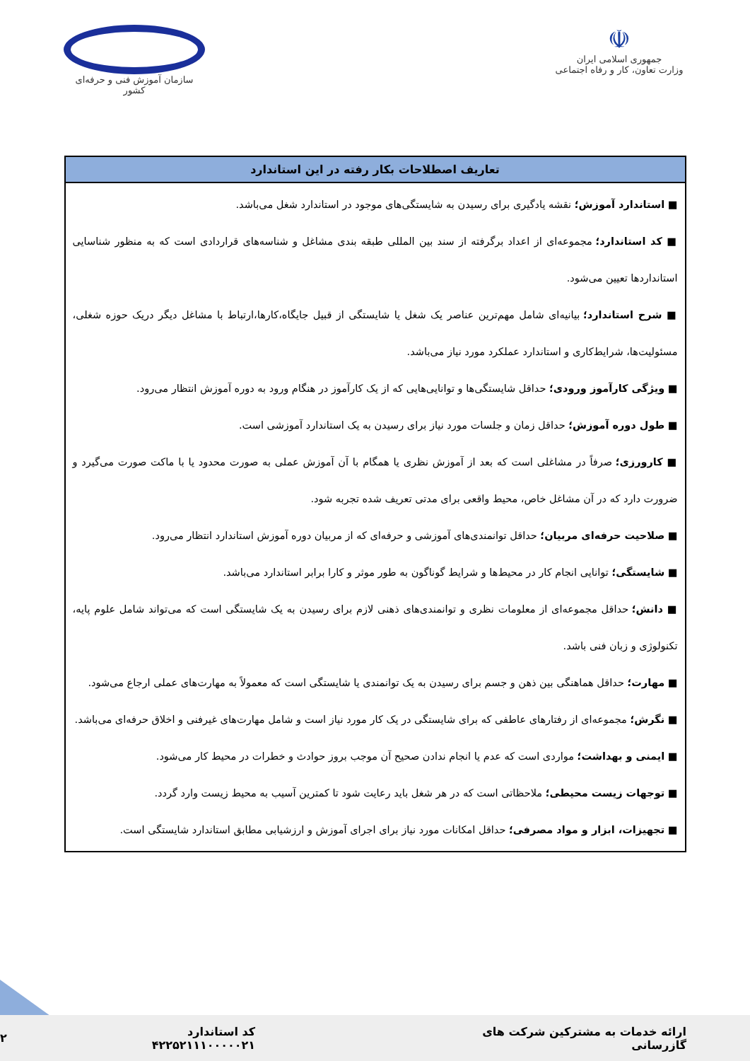☫
جمهوری اسلامی ایران
وزارت تعاون، کار و رفاه اجتماعی
سازمان آموزش فنی و حرفه‌ای کشور
| تعاریف اصطلاحات بکار رفته در این استاندارد |
| --- |
| ■ استاندارد آموزش؛ نقشه یادگیری برای رسیدن به شایستگی‌های موجود در استاندارد شغل می‌باشد. ■ کد استاندارد؛ مجموعه‌ای از اعداد برگرفته از سند بین المللی طبقه بندی مشاغل و شناسه‌های قراردادی است که به منظور شناسایی استانداردها تعیین می‌شود. ■ شرح استاندارد؛ بیانیه‌ای شامل مهم‌ترین عناصر یک شغل یا شایستگی از قبیل جایگاه،کارها،ارتباط با مشاغل دیگر دریک حوزه شغلی، مسئولیت‌ها، شرایط‌کاری و استاندارد عملکرد مورد نیاز می‌باشد. ■ ویژگی کارآموز ورودی؛ حداقل شایستگی‌ها و توانایی‌هایی که از یک کارآموز در هنگام ورود به دوره آموزش انتظار می‌رود. ■ طول دوره آموزش؛ حداقل زمان و جلسات مورد نیاز برای رسیدن به یک استاندارد آموزشی است. ■ کارورزی؛ صرفاً در مشاغلی است که بعد از آموزش نظری یا همگام با آن آموزش عملی به صورت محدود یا با ماکت صورت می‌گیرد و ضرورت دارد که در آن مشاغل خاص، محیط واقعی برای مدتی تعریف شده تجربه شود. ■ صلاحیت حرفه‌ای مربیان؛ حداقل توانمندی‌های آموزشی و حرفه‌ای که از مربیان دوره آموزش استاندارد انتظار می‌رود. ■ شایستگی؛ توانایی انجام کار در محیط‌ها و شرایط گوناگون به طور موثر و کارا برابر استاندارد می‌باشد. ■ دانش؛ حداقل مجموعه‌ای از معلومات نظری و توانمندی‌های ذهنی لازم برای رسیدن به یک شایستگی است که می‌تواند شامل علوم پایه، تکنولوژی و زبان فنی باشد. ■ مهارت؛ حداقل هماهنگی بین ذهن و جسم برای رسیدن به یک توانمندی یا شایستگی است که معمولاً به مهارت‌های عملی ارجاع می‌شود. ■ نگرش؛ مجموعه‌ای از رفتارهای عاطفی که برای شایستگی در یک کار مورد نیاز است و شامل مهارت‌های غیرفنی و اخلاق حرفه‌ای می‌باشد. ■ ایمنی و بهداشت؛ مواردی است که عدم یا انجام ندادن صحیح آن موجب بروز حوادث و خطرات در محیط کار می‌شود. ■ توجهات زیست محیطی؛ ملاحظاتی است که در هر شغل باید رعایت شود تا کمترین آسیب به محیط زیست وارد گردد. ■ تجهیزات، ابزار و مواد مصرفی؛ حداقل امکانات مورد نیاز برای اجرای آموزش و ارزشیابی مطابق استاندارد شایستگی است. |
ارائه خدمات به مشترکین شرکت های گازرسانی کد استاندارد ۴۲۲۵۲۱۱۱۰۰۰۰۰۲۱ ۲